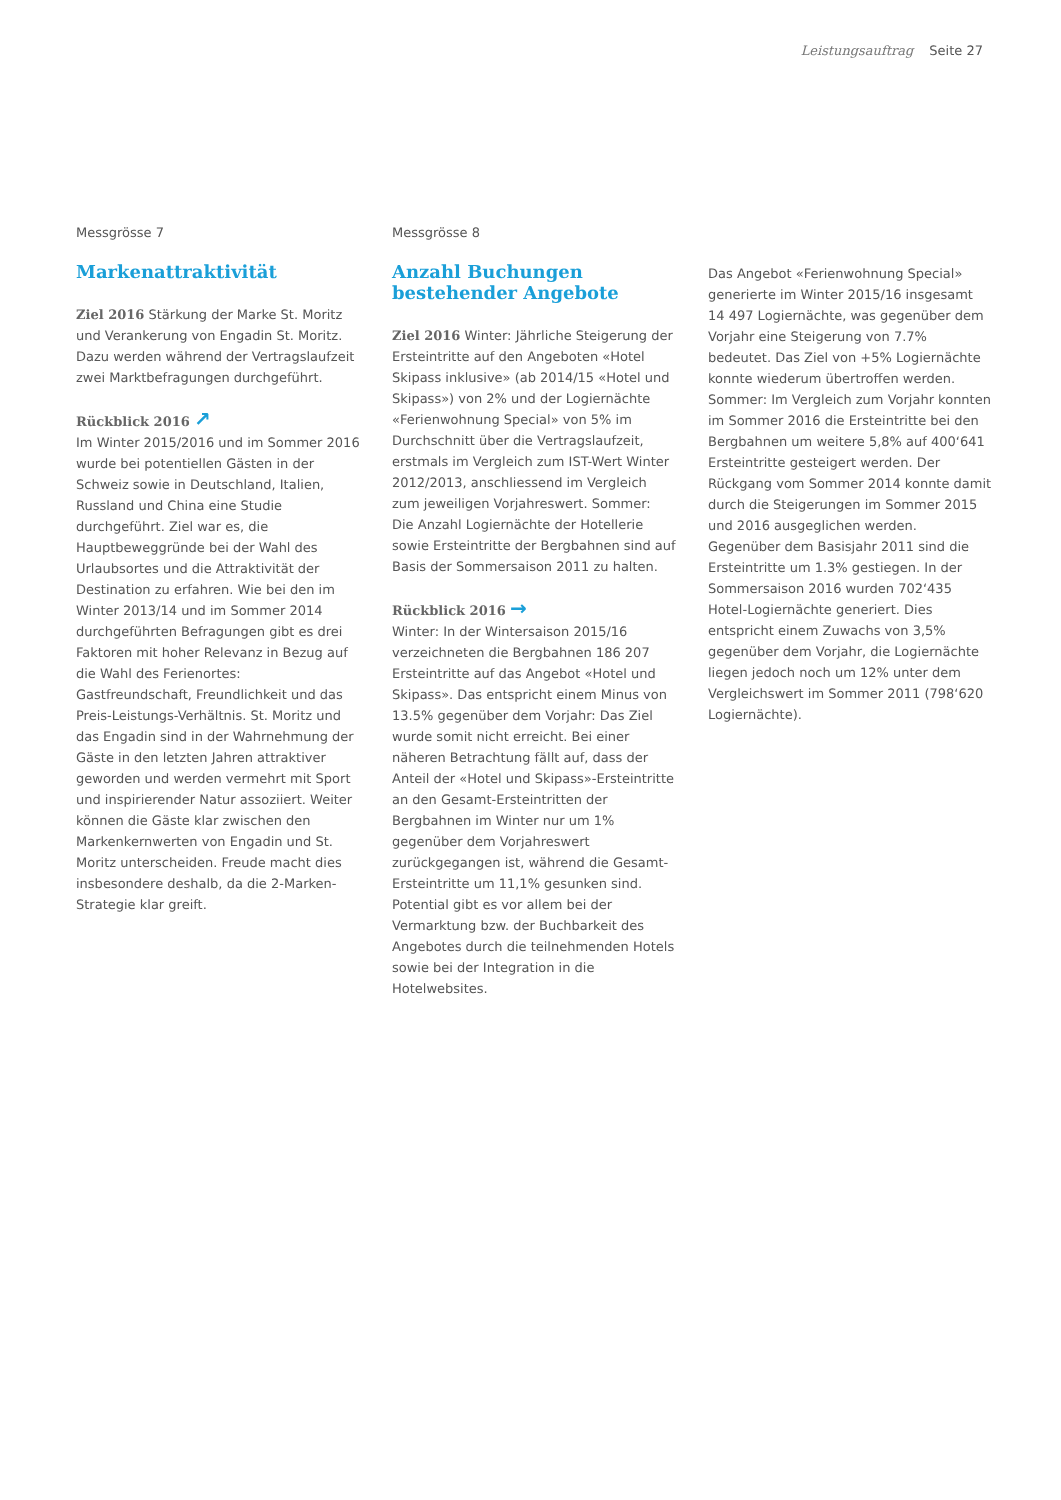Leistungsauftrag Seite 27
Messgrösse 7
Markenattraktivität
Ziel 2016 Stärkung der Marke St. Moritz und Verankerung von Engadin St. Moritz. Dazu werden während der Vertragslaufzeit zwei Marktbefragungen durchgeführt.
Rückblick 2016 ↗
Im Winter 2015/2016 und im Sommer 2016 wurde bei potentiellen Gästen in der Schweiz sowie in Deutschland, Italien, Russland und China eine Studie durchgeführt. Ziel war es, die Hauptbeweggründe bei der Wahl des Urlaubsortes und die Attraktivität der Destination zu erfahren. Wie bei den im Winter 2013/14 und im Sommer 2014 durchgeführten Befragungen gibt es drei Faktoren mit hoher Relevanz in Bezug auf die Wahl des Ferienortes: Gastfreundschaft, Freundlichkeit und das Preis-Leistungs-Verhältnis. St. Moritz und das Engadin sind in der Wahrnehmung der Gäste in den letzten Jahren attraktiver geworden und werden vermehrt mit Sport und inspirierender Natur assoziiert. Weiter können die Gäste klar zwischen den Markenkernwerten von Engadin und St. Moritz unterscheiden. Freude macht dies insbesondere deshalb, da die 2-Marken-Strategie klar greift.
Messgrösse 8
Anzahl Buchungen bestehender Angebote
Ziel 2016 Winter: Jährliche Steigerung der Ersteintritte auf den Angeboten «Hotel Skipass inklusive» (ab 2014/15 «Hotel und Skipass») von 2% und der Logiernächte «Ferienwohnung Special» von 5% im Durchschnitt über die Vertragslaufzeit, erstmals im Vergleich zum IST-Wert Winter 2012/2013, anschliessend im Vergleich zum jeweiligen Vorjahreswert. Sommer: Die Anzahl Logiernächte der Hotellerie sowie Ersteintritte der Bergbahnen sind auf Basis der Sommersaison 2011 zu halten.
Rückblick 2016 →
Winter: In der Wintersaison 2015/16 verzeichneten die Bergbahnen 186 207 Ersteintritte auf das Angebot «Hotel und Skipass». Das entspricht einem Minus von 13.5% gegenüber dem Vorjahr: Das Ziel wurde somit nicht erreicht. Bei einer näheren Betrachtung fällt auf, dass der Anteil der «Hotel und Skipass»-Ersteintritte an den Gesamt-Ersteintritten der Bergbahnen im Winter nur um 1% gegenüber dem Vorjahreswert zurückgegangen ist, während die Gesamt-Ersteintritte um 11,1% gesunken sind. Potential gibt es vor allem bei der Vermarktung bzw. der Buchbarkeit des Angebotes durch die teilnehmenden Hotels sowie bei der Integration in die Hotelwebsites.
Das Angebot «Ferienwohnung Special» generierte im Winter 2015/16 insgesamt 14 497 Logiernächte, was gegenüber dem Vorjahr eine Steigerung von 7.7% bedeutet. Das Ziel von +5% Logiernächte konnte wiederum übertroffen werden. Sommer: Im Vergleich zum Vorjahr konnten im Sommer 2016 die Ersteintritte bei den Bergbahnen um weitere 5,8% auf 400‘641 Ersteintritte gesteigert werden. Der Rückgang vom Sommer 2014 konnte damit durch die Steigerungen im Sommer 2015 und 2016 ausgeglichen werden. Gegenüber dem Basisjahr 2011 sind die Ersteintritte um 1.3% gestiegen. In der Sommersaison 2016 wurden 702‘435 Hotel-Logiernächte generiert. Dies entspricht einem Zuwachs von 3,5% gegenüber dem Vorjahr, die Logiernächte liegen jedoch noch um 12% unter dem Vergleichswert im Sommer 2011 (798‘620 Logiernächte).